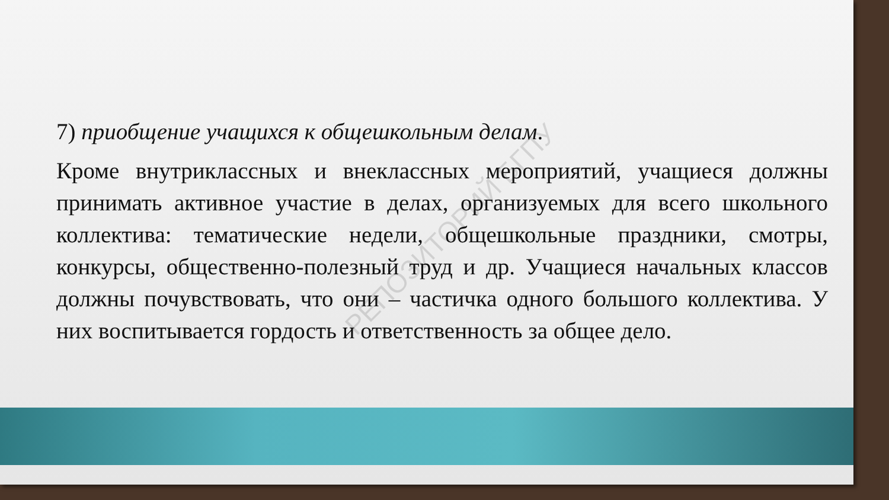РЕПОЗИТОРИЙ БГПУ
7) приобщение учащихся к общешкольным делам.
Кроме внутриклассных и внеклассных мероприятий, учащиеся должны принимать активное участие в делах, организуемых для всего школьного коллектива: тематические недели, общешкольные праздники, смотры, конкурсы, общественно-полезный труд и др. Учащиеся начальных классов должны почувствовать, что они – частичка одного большого коллектива. У них воспитывается гордость и ответственность за общее дело.